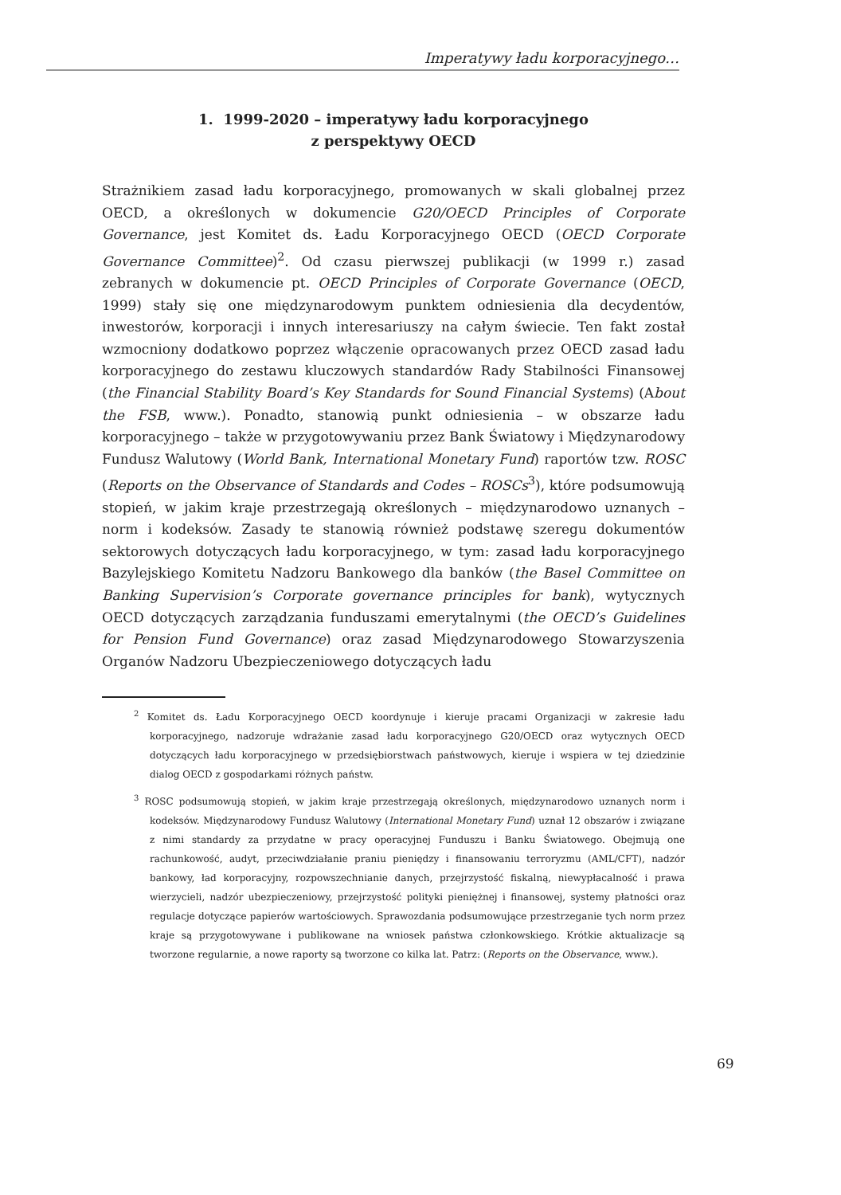Imperatywy ładu korporacyjnego…
1. 1999-2020 – imperatywy ładu korporacyjnego
z perspektywy OECD
Strażnikiem zasad ładu korporacyjnego, promowanych w skali globalnej przez OECD, a określonych w dokumencie G20/OECD Principles of Corporate Governance, jest Komitet ds. Ładu Korporacyjnego OECD (OECD Corporate Governance Committee)<sup>2</sup>. Od czasu pierwszej publikacji (w 1999 r.) zasad zebranych w dokumencie pt. OECD Principles of Corporate Governance (OECD, 1999) stały się one międzynarodowym punktem odniesienia dla decydentów, inwestorów, korporacji i innych interesariuszy na całym świecie. Ten fakt został wzmocniony dodatkowo poprzez włączenie opracowanych przez OECD zasad ładu korporacyjnego do zestawu kluczowych standardów Rady Stabilności Finansowej (the Financial Stability Board’s Key Standards for Sound Financial Systems) (About the FSB, www.). Ponadto, stanowią punkt odniesienia – w obszarze ładu korporacyjnego – także w przygotowywaniu przez Bank Światowy i Międzynarodowy Fundusz Walutowy (World Bank, International Monetary Fund) raportów tzw. ROSC (Reports on the Observance of Standards and Codes – ROSCs<sup>3</sup>), które podsumowują stopień, w jakim kraje przestrzegają określonych – międzynarodowo uznanych – norm i kodeksów. Zasady te stanowią również podstawę szeregu dokumentów sektorowych dotyczących ładu korporacyjnego, w tym: zasad ładu korporacyjnego Bazylejskiego Komitetu Nadzoru Bankowego dla banków (the Basel Committee on Banking Supervision’s Corporate governance principles for bank), wytycznych OECD dotyczących zarządzania funduszami emerytalnymi (the OECD’s Guidelines for Pension Fund Governance) oraz zasad Międzynarodowego Stowarzyszenia Organów Nadzoru Ubezpieczeniowego dotyczących ładu
<sup>2</sup> Komitet ds. Ładu Korporacyjnego OECD koordynuje i kieruje pracami Organizacji w zakresie ładu korporacyjnego, nadzoruje wdrażanie zasad ładu korporacyjnego G20/OECD oraz wytycznych OECD dotyczących ładu korporacyjnego w przedsiębiorstwach państwowych, kieruje i wspiera w tej dziedzinie dialog OECD z gospodarkami różnych państw.
<sup>3</sup> ROSC podsumowują stopień, w jakim kraje przestrzegają określonych, międzynarodowo uznanych norm i kodeksów. Międzynarodowy Fundusz Walutowy (International Monetary Fund) uznał 12 obszarów i związane z nimi standardy za przydatne w pracy operacyjnej Funduszu i Banku Światowego. Obejmują one rachunkowość, audyt, przeciwdziałanie praniu pieniędzy i finansowaniu terroryzmu (AML/CFT), nadzór bankowy, ład korporacyjny, rozpowszechnianie danych, przejrzystość fiskalną, niewypłacalność i prawa wierzycieli, nadzór ubezpieczeniowy, przejrzystość polityki pieniężnej i finansowej, systemy płatności oraz regulacje dotyczące papierów wartościowych. Sprawozdania podsumowujące przestrzeganie tych norm przez kraje są przygotowywane i publikowane na wniosek państwa członkowskiego. Krótkie aktualizacje są tworzone regularnie, a nowe raporty są tworzone co kilka lat. Patrz: (Reports on the Observance, www.).
69